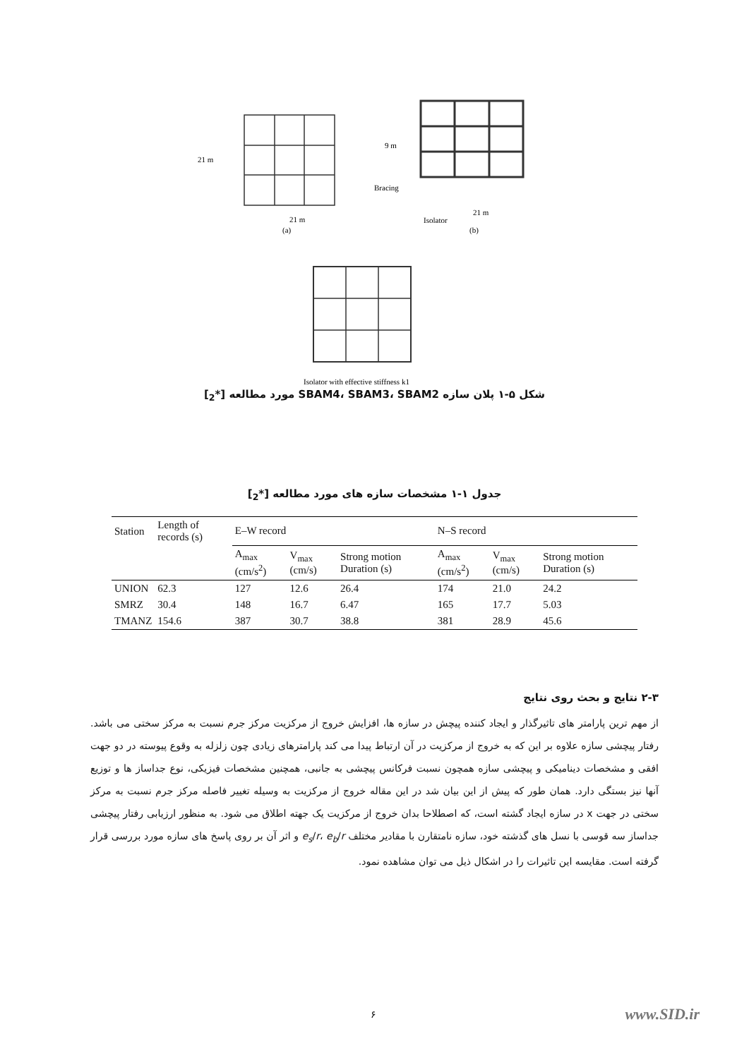21 m
21 m
21 m
9 m
Bracing
Isolator
(a)
(b)
Isolator with effective stiffness k1
شکل ۵-۱ پلان سازه SBAM4، SBAM3، SBAM2 مورد مطالعه [*<sub>2</sub>]
جدول ۱-۱ مشخصات سازه های مورد مطالعه [*<sub>2</sub>]
| Station | Length of records (s) | E–W record | | | N–S record | | |
| --- | --- | --- | --- | --- | --- | --- | --- |
| | | A<sub>max</sub> (cm/s<sup>2</sup>) | V<sub>max</sub> (cm/s) | Strong motion Duration (s) | A<sub>max</sub> (cm/s<sup>2</sup>) | V<sub>max</sub> (cm/s) | Strong motion Duration (s) |
| UNION | 62.3 | 127 | 12.6 | 26.4 | 174 | 21.0 | 24.2 |
| SMRZ | 30.4 | 148 | 16.7 | 6.47 | 165 | 17.7 | 5.03 |
| TMANZ | 154.6 | 387 | 30.7 | 38.8 | 381 | 28.9 | 45.6 |
۲-۳ نتایج و بحث روی نتایج
از مهم ترین پارامتر های تاثیرگذار و ایجاد کننده پیچش در سازه ها، افزایش خروج از مرکزیت مرکز جرم نسبت به مرکز سختی می باشد. رفتار پیچشی سازه علاوه بر این که به خروج از مرکزیت در آن ارتباط پیدا می کند پارامترهای زیادی چون زلزله به وقوع پیوسته در دو جهت افقی و مشخصات دینامیکی و پیچشی سازه همچون نسبت فرکانس پیچشی به جانبی، همچنین مشخصات فیزیکی، نوع جداساز ها و توزیع آنها نیز بستگی دارد. همان طور که پیش از این بیان شد در این مقاله خروج از مرکزیت به وسیله تغییر فاصله مرکز جرم نسبت به مرکز سختی در جهت x در سازه ایجاد گشته است، که اصطلاحا بدان خروج از مرکزیت یک جهته اطلاق می شود. به منظور ارزیابی رفتار پیچشی جداساز سه قوسی با نسل های گذشته خود، سازه نامتقارن با مقادیر مختلف e<sub>s</sub>/r، e<sub>b</sub>/r و اثر آن بر روی پاسخ های سازه مورد بررسی قرار گرفته است. مقایسه این تاثیرات را در اشکال ذیل می توان مشاهده نمود.
۶ www.SID.ir